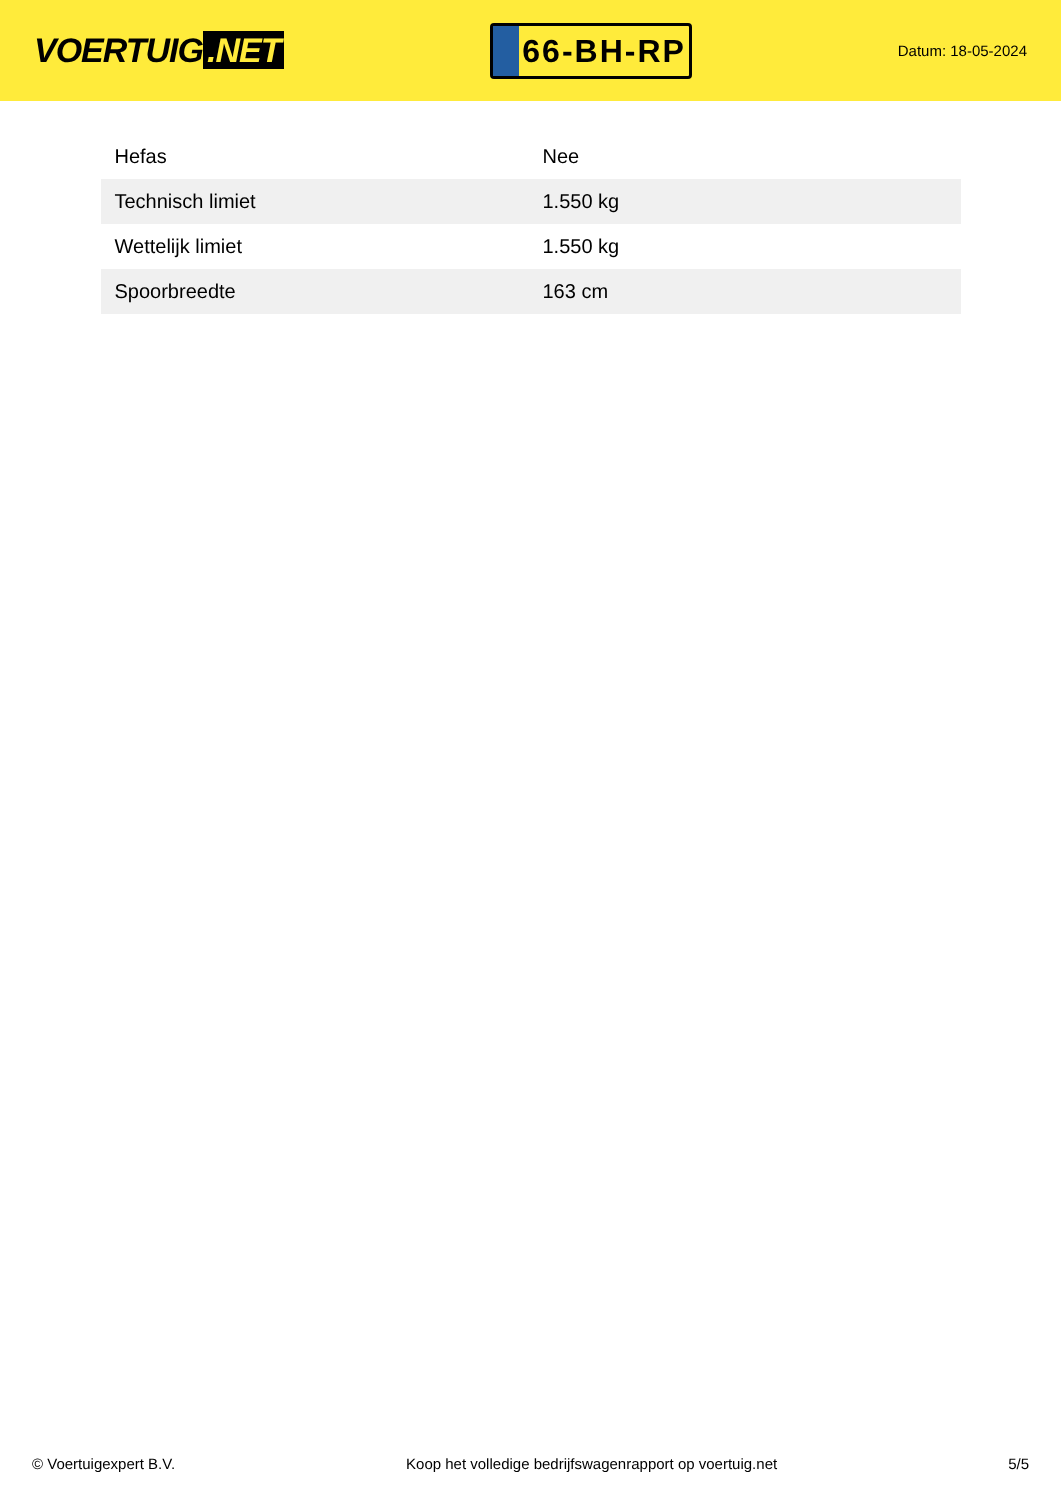VOERTUIG.NET
66-BH-RP
Datum: 18-05-2024
| Hefas | Nee |
| Technisch limiet | 1.550 kg |
| Wettelijk limiet | 1.550 kg |
| Spoorbreedte | 163 cm |
© Voertuigexpert B.V. Koop het volledige bedrijfswagenrapport op voertuig.net 5/5